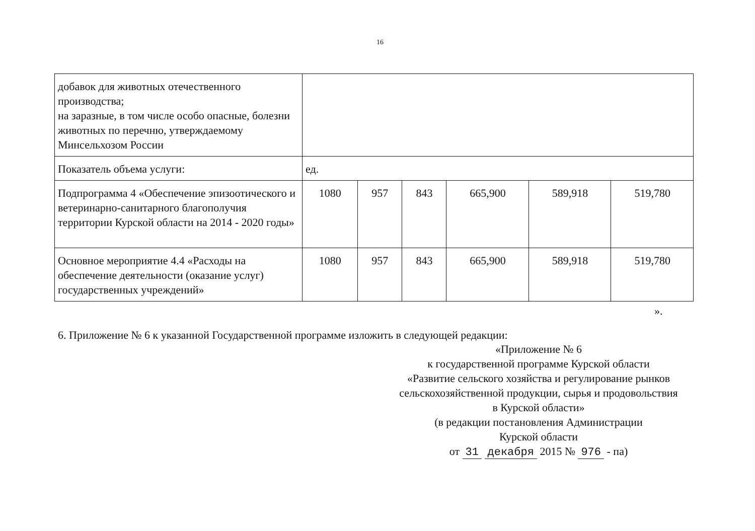16
| добавок для животных отечественного производства; на заразные, в том числе особо опасные, болезни животных по перечню, утверждаемому Минсельхозом России | | | | | | |
| Показатель объема услуги: | ед. | | | | | |
| Подпрограмма 4 «Обеспечение эпизоотического и ветеринарно-санитарного благополучия территории Курской области на 2014 - 2020 годы» | 1080 | 957 | 843 | 665,900 | 589,918 | 519,780 |
| Основное мероприятие 4.4 «Расходы на обеспечение деятельности (оказание услуг) государственных учреждений» | 1080 | 957 | 843 | 665,900 | 589,918 | 519,780 |
».
6. Приложение № 6 к указанной Государственной программе изложить в следующей редакции:
«Приложение № 6
к государственной программе Курской области
«Развитие сельского хозяйства и регулирование рынков сельскохозяйственной продукции, сырья и продовольствия
в Курской области»
(в редакции постановления Администрации
Курской области
от 31 декабря 2015 № 976 - па)